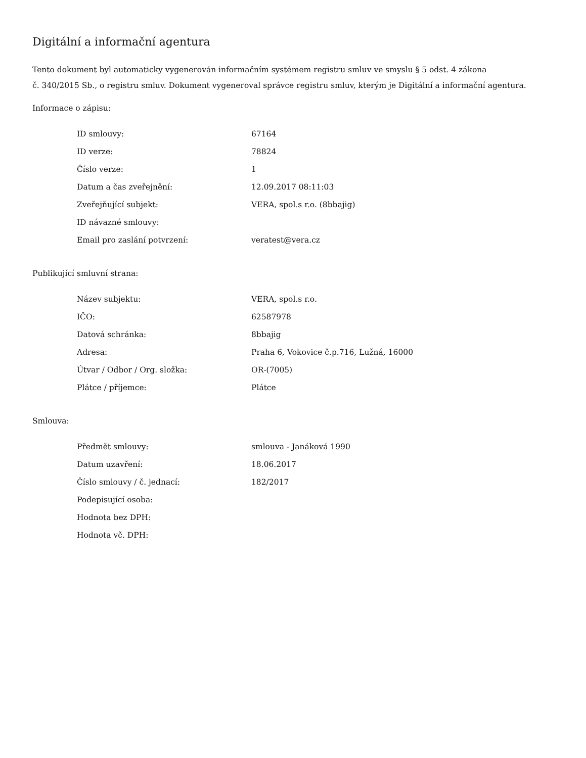Digitální a informační agentura
Tento dokument byl automaticky vygenerován informačním systémem registru smluv ve smyslu § 5 odst. 4 zákona
č. 340/2015 Sb., o registru smluv. Dokument vygeneroval správce registru smluv, kterým je Digitální a informační agentura.
Informace o zápisu:
| ID smlouvy: | 67164 |
| ID verze: | 78824 |
| Číslo verze: | 1 |
| Datum a čas zveřejnění: | 12.09.2017 08:11:03 |
| Zveřejňující subjekt: | VERA, spol.s r.o. (8bbajig) |
| ID návazné smlouvy: | |
| Email pro zaslání potvrzení: | veratest@vera.cz |
Publikující smluvní strana:
| Název subjektu: | VERA, spol.s r.o. |
| IČO: | 62587978 |
| Datová schránka: | 8bbajig |
| Adresa: | Praha 6, Vokovice č.p.716, Lužná, 16000 |
| Útvar / Odbor / Org. složka: | OR-(7005) |
| Plátce / příjemce: | Plátce |
Smlouva:
| Předmět smlouvy: | smlouva - Janáková 1990 |
| Datum uzavření: | 18.06.2017 |
| Číslo smlouvy / č. jednací: | 182/2017 |
| Podepisující osoba: | |
| Hodnota bez DPH: | |
| Hodnota vč. DPH: | |